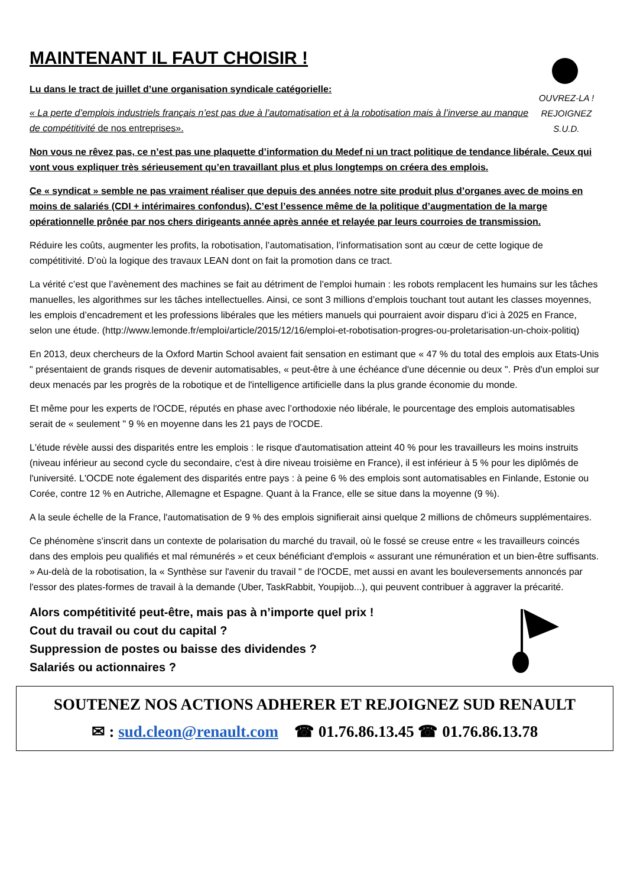MAINTENANT IL FAUT CHOISIR !
Lu dans le tract de juillet d’une organisation syndicale catégorielle:
« La perte d’emplois industriels français n’est pas due à l’automatisation et à la robotisation mais à l’inverse au manque de compétitivité de nos entreprises».
OUVREZ-LA !
REJOIGNEZ
S.U.D.
Non vous ne rêvez pas, ce n’est pas une plaquette d’information du Medef ni un tract politique de tendance libérale. Ceux qui vont vous expliquer très sérieusement qu’en travaillant plus et plus longtemps on créera des emplois.
Ce « syndicat » semble ne pas vraiment réaliser que depuis des années notre site produit plus d’organes avec de moins en moins de salariés (CDI + intérimaires confondus). C’est l’essence même de la politique d’augmentation de la marge opérationnelle prônée par nos chers dirigeants année après année et relayée par leurs courroies de transmission.
Réduire les coûts, augmenter les profits, la robotisation, l’automatisation, l’informatisation sont au cœur de cette logique de compétitivité. D’où la logique des travaux LEAN dont on fait la promotion dans ce tract.
La vérité c’est que l’avènement des machines se fait au détriment de l’emploi humain : les robots remplacent les humains sur les tâches manuelles, les algorithmes sur les tâches intellectuelles. Ainsi, ce sont 3 millions d’emplois touchant tout autant les classes moyennes, les emplois d’encadrement et les professions libérales que les métiers manuels qui pourraient avoir disparu d’ici à 2025 en France, selon une étude. (http://www.lemonde.fr/emploi/article/2015/12/16/emploi-et-robotisation-progres-ou-proletarisation-un-choix-politiq)
En 2013, deux chercheurs de la Oxford Martin School avaient fait sensation en estimant que « 47 % du total des emplois aux Etats-Unis " présentaient de grands risques de devenir automatisables, « peut-être à une échéance d'une décennie ou deux ". Près d'un emploi sur deux menacés par les progrès de la robotique et de l'intelligence artificielle dans la plus grande économie du monde.
Et même pour les experts de l'OCDE, réputés en phase avec l’orthodoxie néo libérale, le pourcentage des emplois automatisables serait de « seulement " 9 % en moyenne dans les 21 pays de l'OCDE.
L'étude révèle aussi des disparités entre les emplois : le risque d'automatisation atteint 40 % pour les travailleurs les moins instruits (niveau inférieur au second cycle du secondaire, c'est à dire niveau troisième en France), il est inférieur à 5 % pour les diplômés de l'université. L'OCDE note également des disparités entre pays : à peine 6 % des emplois sont automatisables en Finlande, Estonie ou Corée, contre 12 % en Autriche, Allemagne et Espagne. Quant à la France, elle se situe dans la moyenne (9 %).
A la seule échelle de la France, l'automatisation de 9 % des emplois signifierait ainsi quelque 2 millions de chômeurs supplémentaires.
Ce phénomène s'inscrit dans un contexte de polarisation du marché du travail, où le fossé se creuse entre « les travailleurs coincés dans des emplois peu qualifiés et mal rémunérés » et ceux bénéficiant d'emplois « assurant une rémunération et un bien-être suffisants. » Au-delà de la robotisation, la « Synthèse sur l'avenir du travail " de l'OCDE, met aussi en avant les bouleversements annoncés par l'essor des plates-formes de travail à la demande (Uber, TaskRabbit, Youpijob...), qui peuvent contribuer à aggraver la précarité.
Alors compétitivité peut-être, mais pas à n’importe quel prix !
Cout du travail ou cout du capital ?
Suppression de postes ou baisse des dividendes ?
Salariés ou actionnaires ?
SOUTENEZ NOS ACTIONS ADHERER ET REJOIGNEZ SUD RENAULT
✉ : sud.cleon@renault.com ☎ 01.76.86.13.45 ☎ 01.76.86.13.78